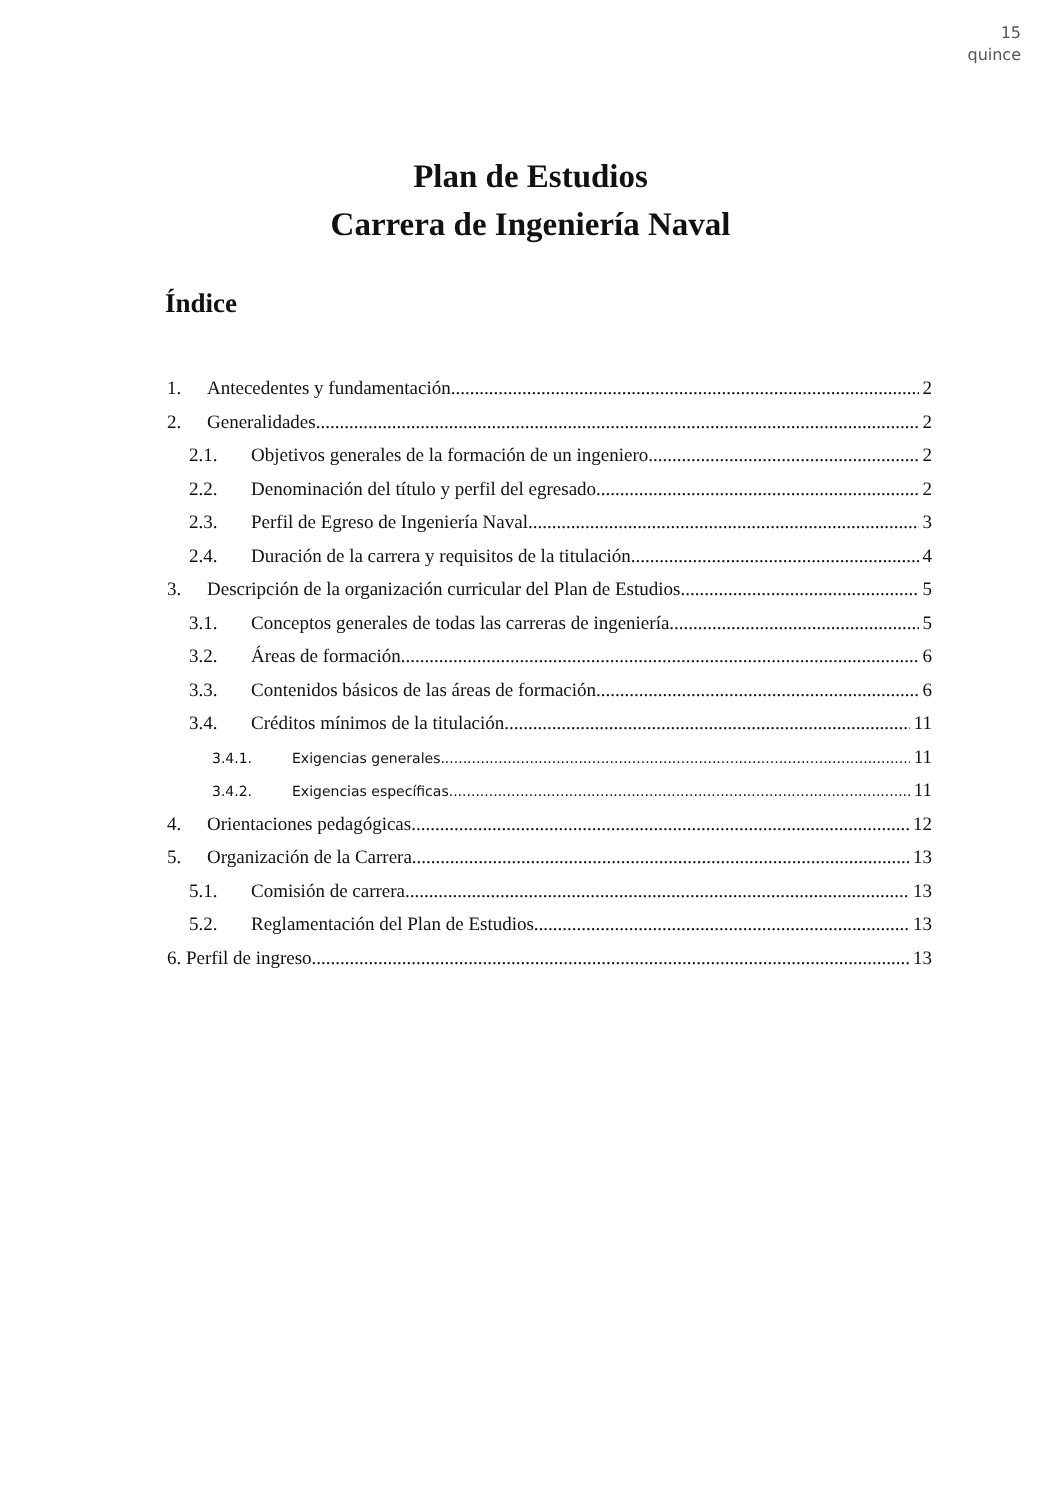15
quince
Plan de Estudios
Carrera de Ingeniería Naval
Índice
1. Antecedentes y fundamentación 2
2. Generalidades. 2
2.1. Objetivos generales de la formación de un ingeniero. 2
2.2. Denominación del título y perfil del egresado. 2
2.3. Perfil de Egreso de Ingeniería Naval. 3
2.4. Duración de la carrera y requisitos de la titulación 4
3. Descripción de la organización curricular del Plan de Estudios. 5
3.1. Conceptos generales de todas las carreras de ingeniería. 5
3.2. Áreas de formación. 6
3.3. Contenidos básicos de las áreas de formación. 6
3.4. Créditos mínimos de la titulación. 11
3.4.1. Exigencias generales 11
3.4.2. Exigencias específicas 11
4. Orientaciones pedagógicas. 12
5. Organización de la Carrera 13
5.1. Comisión de carrera. 13
5.2. Reglamentación del Plan de Estudios. 13
6. Perfil de ingreso. 13